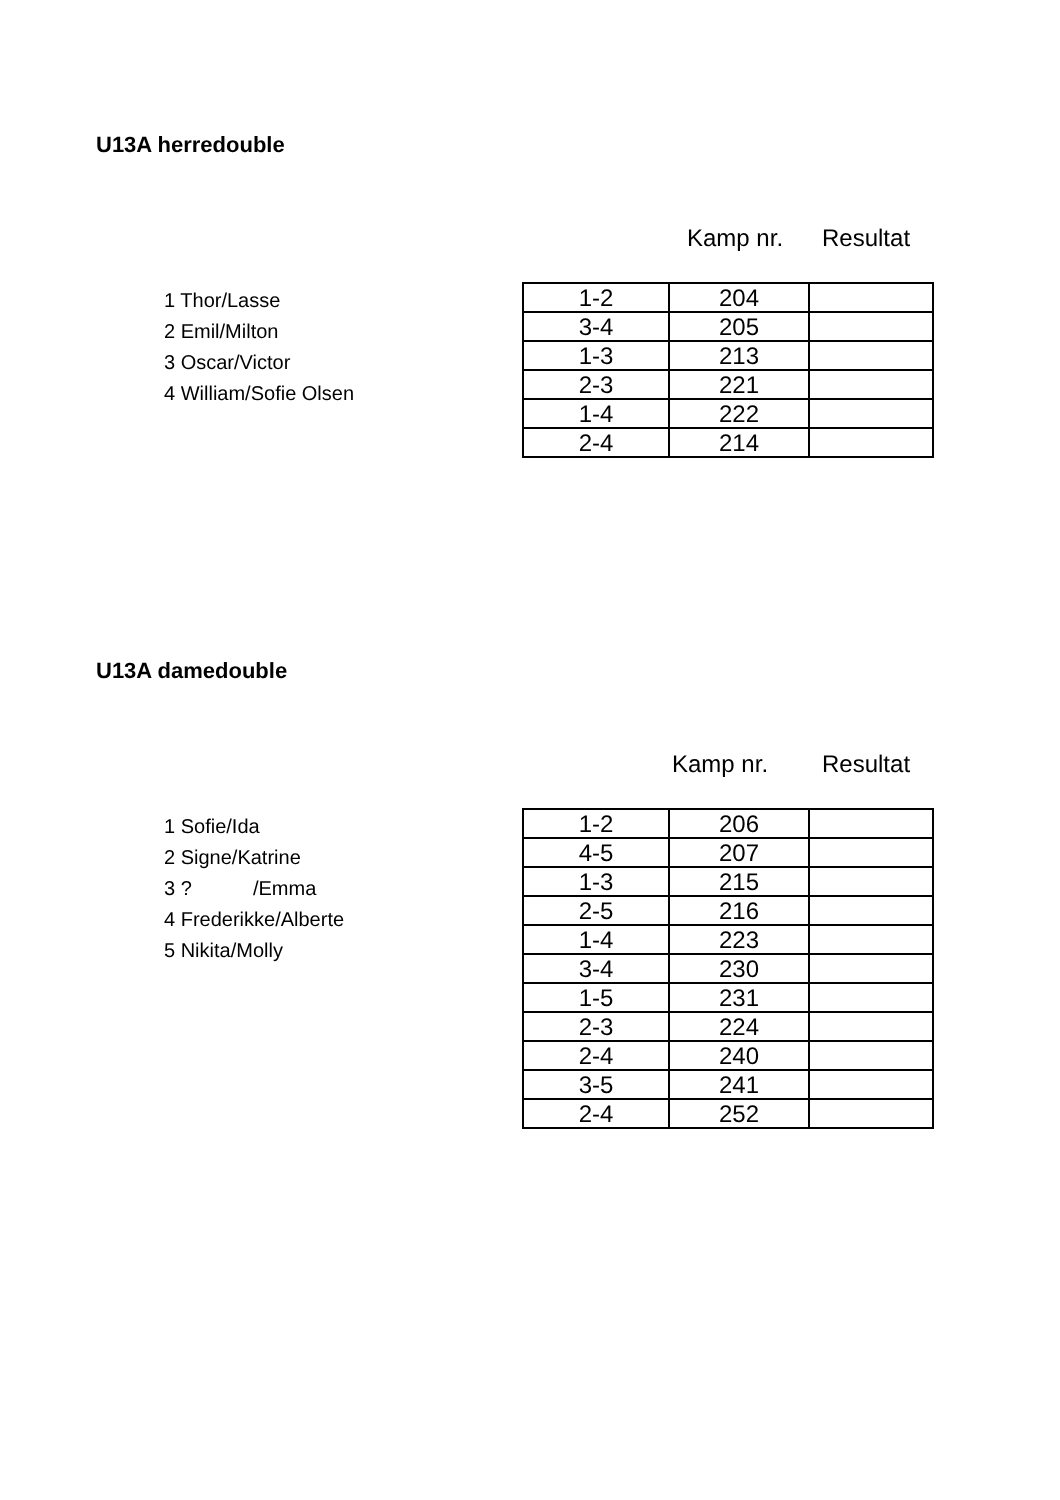U13A herredouble
Kamp nr. Resultat
1 Thor/Lasse
2 Emil/Milton
3 Oscar/Victor
4 William/Sofie Olsen
| 1-2 | 204 | |
| 3-4 | 205 | |
| 1-3 | 213 | |
| 2-3 | 221 | |
| 1-4 | 222 | |
| 2-4 | 214 | |
U13A damedouble
Kamp nr. Resultat
1 Sofie/Ida
2 Signe/Katrine
3 ? /Emma
4 Frederikke/Alberte
5 Nikita/Molly
| 1-2 | 206 | |
| 4-5 | 207 | |
| 1-3 | 215 | |
| 2-5 | 216 | |
| 1-4 | 223 | |
| 3-4 | 230 | |
| 1-5 | 231 | |
| 2-3 | 224 | |
| 2-4 | 240 | |
| 3-5 | 241 | |
| 2-4 | 252 | |